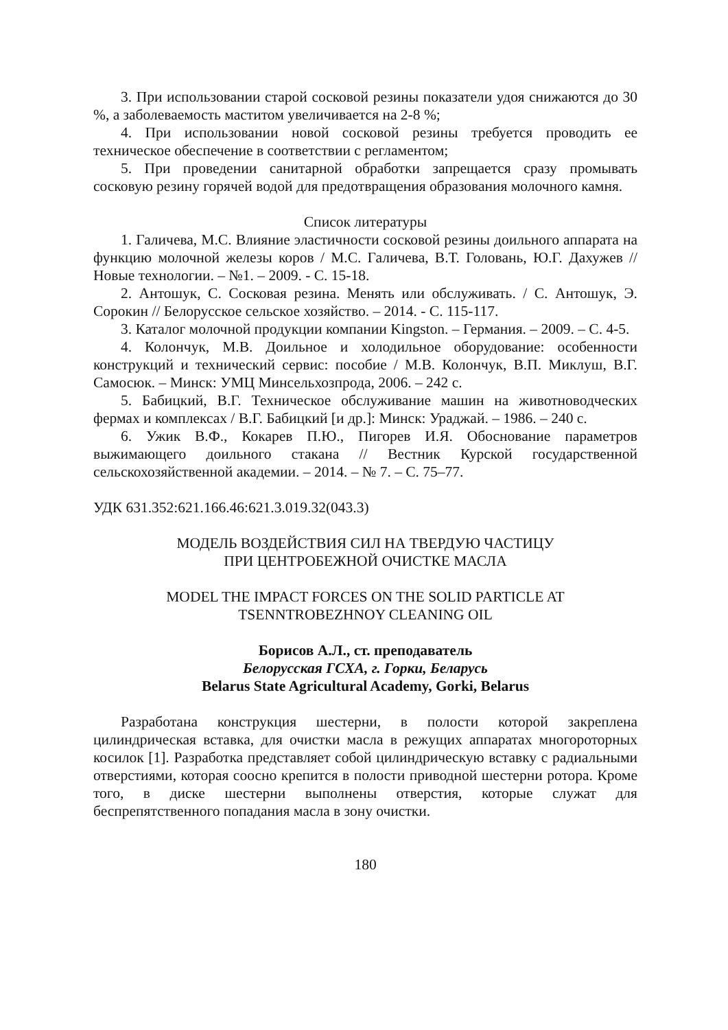3. При использовании старой сосковой резины показатели удоя снижаются до 30 %, а заболеваемость маститом увеличивается на 2-8 %;
4. При использовании новой сосковой резины требуется проводить ее техническое обеспечение в соответствии с регламентом;
5. При проведении санитарной обработки запрещается сразу промывать сосковую резину горячей водой для предотвращения образования молочного камня.
Список литературы
1. Галичева, М.С. Влияние эластичности сосковой резины доильного аппарата на функцию молочной железы коров / М.С. Галичева, В.Т. Головань, Ю.Г. Дахужев // Новые технологии. – №1. – 2009. - С. 15-18.
2. Антошук, С. Сосковая резина. Менять или обслуживать. / С. Антошук, Э. Сорокин // Белорусское сельское хозяйство. – 2014. - С. 115-117.
3. Каталог молочной продукции компании Kingston. – Германия. – 2009. – С. 4-5.
4. Колончук, М.В. Доильное и холодильное оборудование: особенности конструкций и технический сервис: пособие / М.В. Колончук, В.П. Миклуш, В.Г. Самосюк. – Минск: УМЦ Минсельхозпрода, 2006. – 242 с.
5. Бабицкий, В.Г. Техническое обслуживание машин на животноводческих фермах и комплексах / В.Г. Бабицкий [и др.]: Минск: Ураджай. – 1986. – 240 с.
6. Ужик В.Ф., Кокарев П.Ю., Пигорев И.Я. Обоснование параметров выжимающего доильного стакана // Вестник Курской государственной сельскохозяйственной академии. – 2014. – № 7. – С. 75–77.
УДК 631.352:621.166.46:621.3.019.32(043.3)
МОДЕЛЬ ВОЗДЕЙСТВИЯ СИЛ НА ТВЕРДУЮ ЧАСТИЦУ
ПРИ ЦЕНТРОБЕЖНОЙ ОЧИСТКЕ МАСЛА
MODEL THE IMPACT FORCES ON THE SOLID PARTICLE AT
TSENNTROBEZHNOY CLEANING OIL
Борисов А.Л., ст. преподаватель
Белорусская ГСХА, г. Горки, Беларусь
Belarus State Agricultural Academy, Gorki, Belarus
Разработана конструкция шестерни, в полости которой закреплена цилиндрическая вставка, для очистки масла в режущих аппаратах многороторных косилок [1]. Разработка представляет собой цилиндрическую вставку с радиальными отверстиями, которая соосно крепится в полости приводной шестерни ротора. Кроме того, в диске шестерни выполнены отверстия, которые служат для беспрепятственного попадания масла в зону очистки.
180